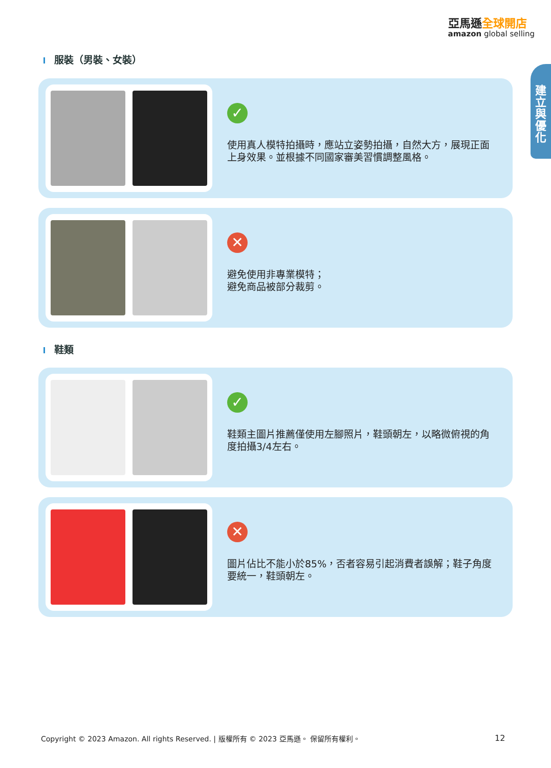亞馬遜全球開店
amazon global selling
建
立
與
優
化
服裝（男裝、女裝）
✓
使用真人模特拍攝時，應站立姿勢拍攝，自然大方，展現正面上身效果。並根據不同國家審美習慣調整風格。
✕
避免使用非專業模特；
避免商品被部分裁剪。
鞋類
✓
鞋類主圖片推薦僅使用左腳照片，鞋頭朝左，以略微俯視的角度拍攝3/4左右。
✕
圖片佔比不能小於85%，否者容易引起消費者誤解；鞋子角度要統一，鞋頭朝左。
Copyright © 2023 Amazon. All rights Reserved. | 版權所有 © 2023 亞馬遜。 保留所有權利。
12